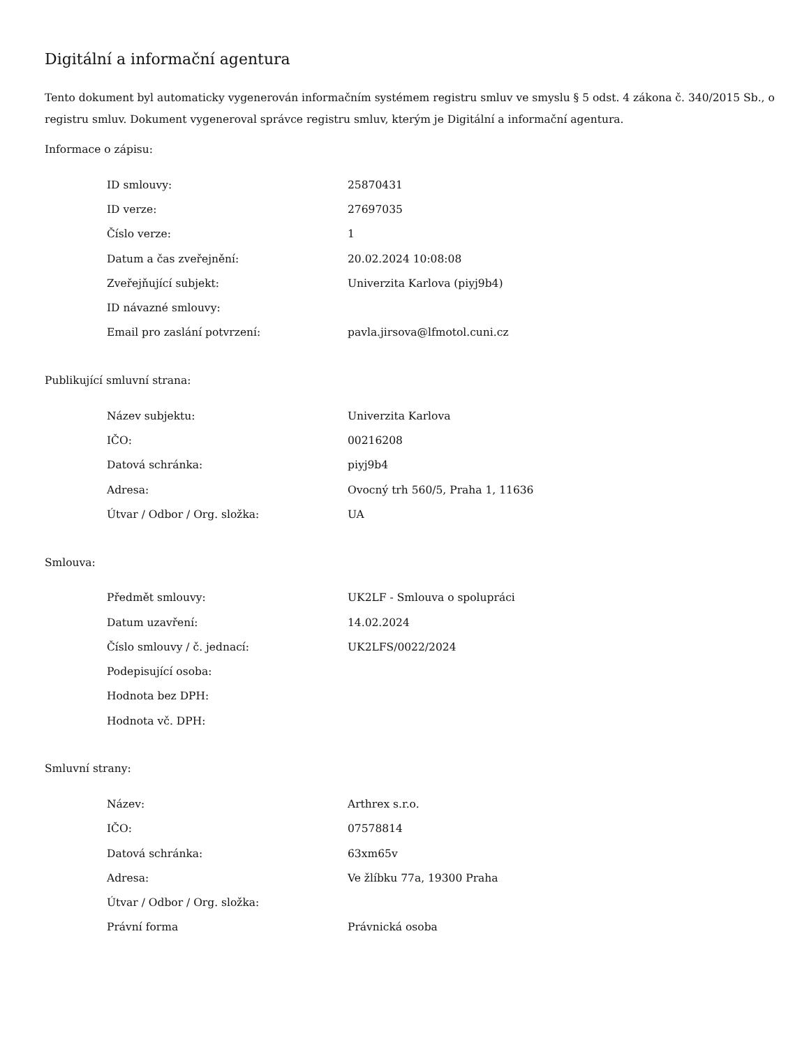Digitální a informační agentura
Tento dokument byl automaticky vygenerován informačním systémem registru smluv ve smyslu § 5 odst. 4 zákona č. 340/2015 Sb., o registru smluv. Dokument vygeneroval správce registru smluv, kterým je Digitální a informační agentura.
Informace o zápisu:
| ID smlouvy: | 25870431 |
| ID verze: | 27697035 |
| Číslo verze: | 1 |
| Datum a čas zveřejnění: | 20.02.2024 10:08:08 |
| Zveřejňující subjekt: | Univerzita Karlova (piyj9b4) |
| ID návazné smlouvy: | |
| Email pro zaslání potvrzení: | pavla.jirsova@lfmotol.cuni.cz |
Publikující smluvní strana:
| Název subjektu: | Univerzita Karlova |
| IČO: | 00216208 |
| Datová schránka: | piyj9b4 |
| Adresa: | Ovocný trh 560/5, Praha 1, 11636 |
| Útvar / Odbor / Org. složka: | UA |
Smlouva:
| Předmět smlouvy: | UK2LF - Smlouva o spolupráci |
| Datum uzavření: | 14.02.2024 |
| Číslo smlouvy / č. jednací: | UK2LFS/0022/2024 |
| Podepisující osoba: | |
| Hodnota bez DPH: | |
| Hodnota vč. DPH: | |
Smluvní strany:
| Název: | Arthrex s.r.o. |
| IČO: | 07578814 |
| Datová schránka: | 63xm65v |
| Adresa: | Ve žlíbku 77a, 19300 Praha |
| Útvar / Odbor / Org. složka: | |
| Právní forma | Právnická osoba |